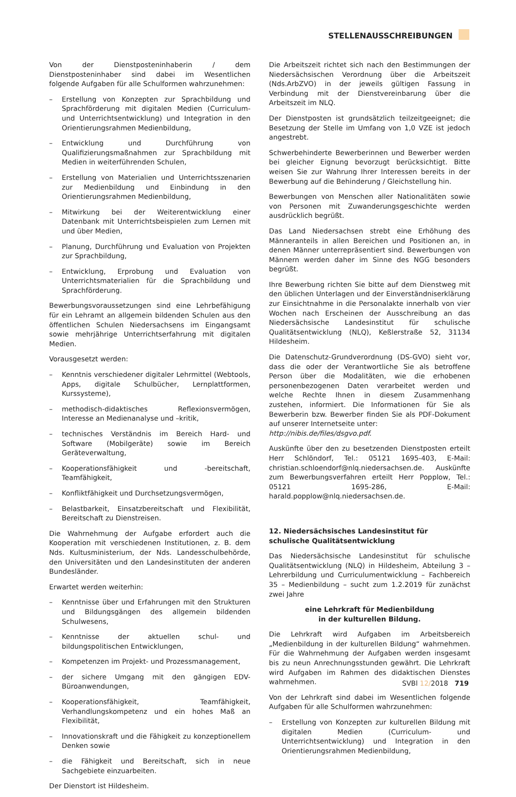STELLENAUSSCHREIBUNGEN
Von der Dienstposteninhaberin / dem Dienstposteninhaber sind dabei im Wesentlichen folgende Aufgaben für alle Schulformen wahrzunehmen:
– Erstellung von Konzepten zur Sprachbildung und Sprachförderung mit digitalen Medien (Curriculum- und Unterrichtsentwicklung) und Integration in den Orientierungsrahmen Medienbildung,
– Entwicklung und Durchführung von Qualifizierungsmaßnahmen zur Sprachbildung mit Medien in weiterführenden Schulen,
– Erstellung von Materialien und Unterrichtsszenarien zur Medienbildung und Einbindung in den Orientierungsrahmen Medienbildung,
– Mitwirkung bei der Weiterentwicklung einer Datenbank mit Unterrichtsbeispielen zum Lernen mit und über Medien,
– Planung, Durchführung und Evaluation von Projekten zur Sprachbildung,
– Entwicklung, Erprobung und Evaluation von Unterrichtsmaterialien für die Sprachbildung und Sprachförderung.
Bewerbungsvoraussetzungen sind eine Lehrbefähigung für ein Lehramt an allgemein bildenden Schulen aus den öffentlichen Schulen Niedersachsens im Eingangsamt sowie mehrjährige Unterrichtserfahrung mit digitalen Medien.
Vorausgesetzt werden:
– Kenntnis verschiedener digitaler Lehrmittel (Webtools, Apps, digitale Schulbücher, Lernplattformen, Kurssysteme),
– methodisch-didaktisches Reflexionsvermögen, Interesse an Medienanalyse und –kritik,
– technisches Verständnis im Bereich Hard- und Software (Mobilgeräte) sowie im Bereich Geräteverwaltung,
– Kooperationsfähigkeit und -bereitschaft, Teamfähigkeit,
– Konfliktfähigkeit und Durchsetzungsvermögen,
– Belastbarkeit, Einsatzbereitschaft und Flexibilität, Bereitschaft zu Dienstreisen.
Die Wahrnehmung der Aufgabe erfordert auch die Kooperation mit verschiedenen Institutionen, z. B. dem Nds. Kultusministerium, der Nds. Landesschulbehörde, den Universitäten und den Landesinstituten der anderen Bundesländer.
Erwartet werden weiterhin:
– Kenntnisse über und Erfahrungen mit den Strukturen und Bildungsgängen des allgemein bildenden Schulwesens,
– Kenntnisse der aktuellen schul- und bildungspolitischen Entwicklungen,
– Kompetenzen im Projekt- und Prozessmanagement,
– der sichere Umgang mit den gängigen EDV-Büroanwendungen,
– Kooperationsfähigkeit, Teamfähigkeit, Verhandlungskompetenz und ein hohes Maß an Flexibilität,
– Innovationskraft und die Fähigkeit zu konzeptionellem Denken sowie
– die Fähigkeit und Bereitschaft, sich in neue Sachgebiete einzuarbeiten.
Der Dienstort ist Hildesheim.
Die Arbeitszeit richtet sich nach den Bestimmungen der Niedersächsischen Verordnung über die Arbeitszeit (Nds.ArbZVO) in der jeweils gültigen Fassung in Verbindung mit der Dienstvereinbarung über die Arbeitszeit im NLQ.
Der Dienstposten ist grundsätzlich teilzeitgeeignet; die Besetzung der Stelle im Umfang von 1,0 VZE ist jedoch angestrebt.
Schwerbehinderte Bewerberinnen und Bewerber werden bei gleicher Eignung bevorzugt berücksichtigt. Bitte weisen Sie zur Wahrung Ihrer Interessen bereits in der Bewerbung auf die Behinderung / Gleichstellung hin.
Bewerbungen von Menschen aller Nationalitäten sowie von Personen mit Zuwanderungsgeschichte werden ausdrücklich begrüßt.
Das Land Niedersachsen strebt eine Erhöhung des Männeranteils in allen Bereichen und Positionen an, in denen Männer unterrepräsentiert sind. Bewerbungen von Männern werden daher im Sinne des NGG besonders begrüßt.
Ihre Bewerbung richten Sie bitte auf dem Dienstweg mit den üblichen Unterlagen und der Einverständniserklärung zur Einsichtnahme in die Personalakte innerhalb von vier Wochen nach Erscheinen der Ausschreibung an das Niedersächsische Landesinstitut für schulische Qualitätsentwicklung (NLQ), Keßlerstraße 52, 31134 Hildesheim.
Die Datenschutz-Grundverordnung (DS-GVO) sieht vor, dass die oder der Verantwortliche Sie als betroffene Person über die Modalitäten, wie die erhobenen personenbezogenen Daten verarbeitet werden und welche Rechte Ihnen in diesem Zusammenhang zustehen, informiert. Die Informationen für Sie als Bewerberin bzw. Bewerber finden Sie als PDF-Dokument auf unserer Internetseite unter:
http://nibis.de/files/dsgvo.pdf.
Auskünfte über den zu besetzenden Dienstposten erteilt Herr Schlöndorf, Tel.: 05121 1695-403, E-Mail: christian.schloendorf@nlq.niedersachsen.de. Auskünfte zum Bewerbungsverfahren erteilt Herr Popplow, Tel.: 05121 1695-286, E-Mail: harald.popplow@nlq.niedersachsen.de.
12. Niedersächsisches Landesinstitut für schulische Qualitätsentwicklung
Das Niedersächsische Landesinstitut für schulische Qualitätsentwicklung (NLQ) in Hildesheim, Abteilung 3 – Lehrerbildung und Curriculumentwicklung – Fachbereich 35 – Medienbildung – sucht zum 1.2.2019 für zunächst zwei Jahre
eine Lehrkraft für Medienbildung
in der kulturellen Bildung.
Die Lehrkraft wird Aufgaben im Arbeitsbereich „Medienbildung in der kulturellen Bildung“ wahrnehmen. Für die Wahrnehmung der Aufgaben werden insgesamt bis zu neun Anrechnungsstunden gewährt. Die Lehrkraft wird Aufgaben im Rahmen des didaktischen Dienstes wahrnehmen.
Von der Lehrkraft sind dabei im Wesentlichen folgende Aufgaben für alle Schulformen wahrzunehmen:
– Erstellung von Konzepten zur kulturellen Bildung mit digitalen Medien (Curriculum- und Unterrichtsentwicklung) und Integration in den Orientierungsrahmen Medienbildung,
SVBl 12/2018 719